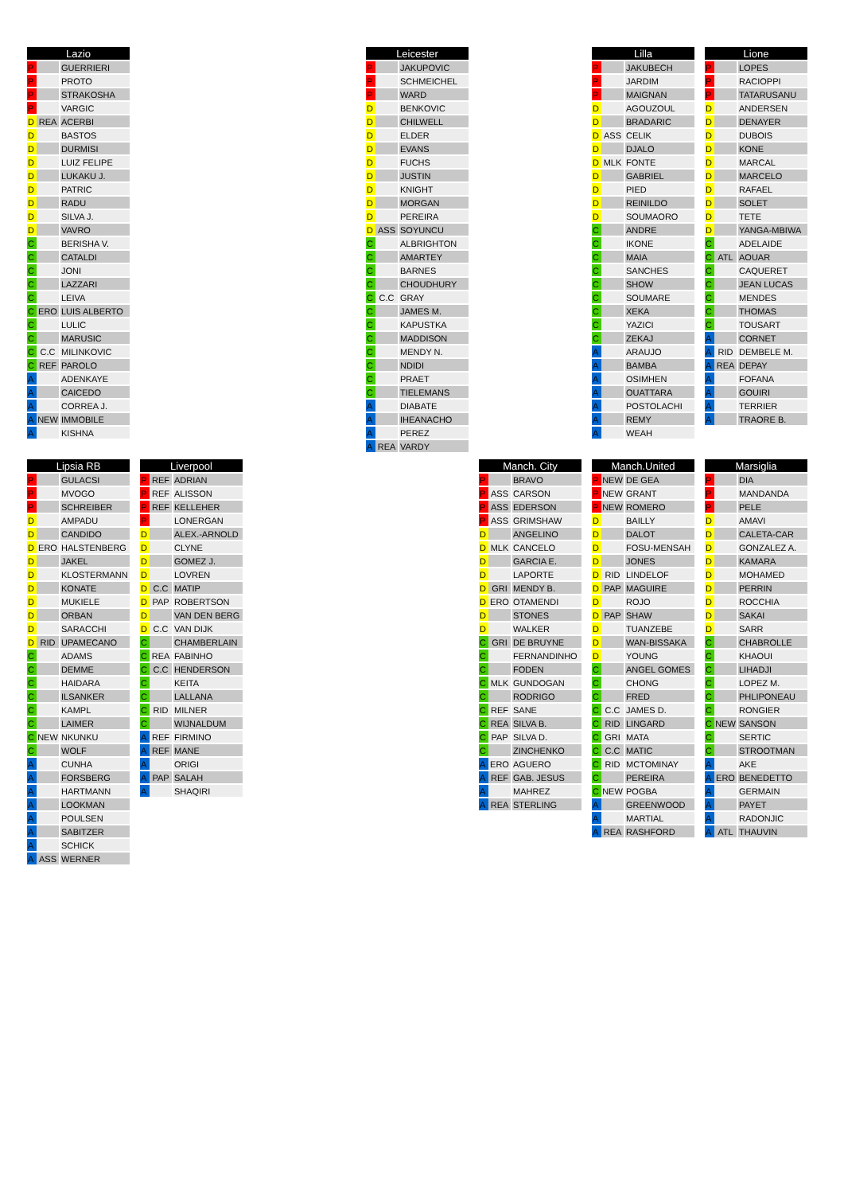| Lazio | | |
| --- | --- | --- |
| P | | GUERRIERI |
| P | | PROTO |
| P | | STRAKOSHA |
| P | | VARGIC |
| D | REA | ACERBI |
| D | | BASTOS |
| D | | DURMISI |
| D | | LUIZ FELIPE |
| D | | LUKAKU J. |
| D | | PATRIC |
| D | | RADU |
| D | | SILVA J. |
| D | | VAVRO |
| C | | BERISHA V. |
| C | | CATALDI |
| C | | JONI |
| C | | LAZZARI |
| C | | LEIVA |
| C | ERO | LUIS ALBERTO |
| C | | LULIC |
| C | | MARUSIC |
| C | C.C | MILINKOVIC |
| C | REF | PAROLO |
| A | | ADENKAYE |
| A | | CAICEDO |
| A | | CORREA J. |
| A | NEW | IMMOBILE |
| A | | KISHNA |
| Leicester | | |
| --- | --- | --- |
| P | | JAKUPOVIC |
| P | | SCHMEICHEL |
| P | | WARD |
| D | | BENKOVIC |
| D | | CHILWELL |
| D | | ELDER |
| D | | EVANS |
| D | | FUCHS |
| D | | JUSTIN |
| D | | KNIGHT |
| D | | MORGAN |
| D | | PEREIRA |
| D | ASS | SOYUNCU |
| C | | ALBRIGHTON |
| C | | AMARTEY |
| C | | BARNES |
| C | | CHOUDHURY |
| C | C.C | GRAY |
| C | | JAMES M. |
| C | | KAPUSTKA |
| C | | MADDISON |
| C | | MENDY N. |
| C | | NDIDI |
| C | | PRAET |
| C | | TIELEMANS |
| A | | DIABATE |
| A | | IHEANACHO |
| A | | PEREZ |
| A | REA | VARDY |
| Lilla | | |
| --- | --- | --- |
| P | | JAKUBECH |
| P | | JARDIM |
| P | | MAIGNAN |
| D | | AGOUZOUL |
| D | | BRADARIC |
| D | ASS | CELIK |
| D | | DJALO |
| D | MLK | FONTE |
| D | | GABRIEL |
| D | | PIED |
| D | | REINILDO |
| D | | SOUMAORO |
| C | | ANDRE |
| C | | IKONE |
| C | | MAIA |
| C | | SANCHES |
| C | | SHOW |
| C | | SOUMARE |
| C | | XEKA |
| C | | YAZICI |
| C | | ZEKAJ |
| A | | ARAUJO |
| A | | BAMBA |
| A | | OSIMHEN |
| A | | OUATTARA |
| A | | POSTOLACHI |
| A | | REMY |
| A | | WEAH |
| Lione | | |
| --- | --- | --- |
| P | | LOPES |
| P | | RACIOPPI |
| P | | TATARUSANU |
| D | | ANDERSEN |
| D | | DENAYER |
| D | | DUBOIS |
| D | | KONE |
| D | | MARCAL |
| D | | MARCELO |
| D | | RAFAEL |
| D | | SOLET |
| D | | TETE |
| D | | YANGA-MBIWA |
| C | | ADELAIDE |
| C | ATL | AOUAR |
| C | | CAQUERET |
| C | | JEAN LUCAS |
| C | | MENDES |
| C | | THOMAS |
| C | | TOUSART |
| A | | CORNET |
| A | RID | DEMBELE M. |
| A | REA | DEPAY |
| A | | FOFANA |
| A | | GOUIRI |
| A | | TERRIER |
| A | | TRAORE B. |
| Lipsia RB | | |
| --- | --- | --- |
| P | | GULACSI |
| P | | MVOGO |
| P | | SCHREIBER |
| D | | AMPADU |
| D | | CANDIDO |
| D | ERO | HALSTENBERG |
| D | | JAKEL |
| D | | KLOSTERMANN |
| D | | KONATE |
| D | | MUKIELE |
| D | | ORBAN |
| D | | SARACCHI |
| D | RID | UPAMECANO |
| C | | ADAMS |
| C | | DEMME |
| C | | HAIDARA |
| C | | ILSANKER |
| C | | KAMPL |
| C | | LAIMER |
| C | NEW | NKUNKU |
| C | | WOLF |
| A | | CUNHA |
| A | | FORSBERG |
| A | | HARTMANN |
| A | | LOOKMAN |
| A | | POULSEN |
| A | | SABITZER |
| A | | SCHICK |
| A | ASS | WERNER |
| Liverpool | | |
| --- | --- | --- |
| P | REF | ADRIAN |
| P | REF | ALISSON |
| P | REF | KELLEHER |
| P | | LONERGAN |
| D | | ALEX.-ARNOLD |
| D | | CLYNE |
| D | | GOMEZ J. |
| D | | LOVREN |
| D | C.C | MATIP |
| D | PAP | ROBERTSON |
| D | | VAN DEN BERG |
| D | C.C | VAN DIJK |
| C | | CHAMBERLAIN |
| C | REA | FABINHO |
| C | C.C | HENDERSON |
| C | | KEITA |
| C | | LALLANA |
| C | RID | MILNER |
| C | | WIJNALDUM |
| A | REF | FIRMINO |
| A | REF | MANE |
| A | | ORIGI |
| A | PAP | SALAH |
| A | | SHAQIRI |
| Manch. City | | |
| --- | --- | --- |
| P | | BRAVO |
| P | ASS | CARSON |
| P | ASS | EDERSON |
| P | ASS | GRIMSHAW |
| D | | ANGELINO |
| D | MLK | CANCELO |
| D | | GARCIA E. |
| D | | LAPORTE |
| D | GRI | MENDY B. |
| D | ERO | OTAMENDI |
| D | | STONES |
| D | | WALKER |
| C | GRI | DE BRUYNE |
| C | | FERNANDINHO |
| C | | FODEN |
| C | MLK | GUNDOGAN |
| C | | RODRIGO |
| C | REF | SANE |
| C | REA | SILVA B. |
| C | PAP | SILVA D. |
| C | | ZINCHENKO |
| A | ERO | AGUERO |
| A | REF | GAB. JESUS |
| A | | MAHREZ |
| A | REA | STERLING |
| Manch.United | | |
| --- | --- | --- |
| P | NEW | DE GEA |
| P | NEW | GRANT |
| P | NEW | ROMERO |
| D | | BAILLY |
| D | | DALOT |
| D | | FOSU-MENSAH |
| D | | JONES |
| D | RID | LINDELOF |
| D | PAP | MAGUIRE |
| D | | ROJO |
| D | PAP | SHAW |
| D | | TUANZEBE |
| D | | WAN-BISSAKA |
| D | | YOUNG |
| C | | ANGEL GOMES |
| C | | CHONG |
| C | | FRED |
| C | C.C | JAMES D. |
| C | RID | LINGARD |
| C | GRI | MATA |
| C | C.C | MATIC |
| C | RID | MCTOMINAY |
| C | | PEREIRA |
| C | NEW | POGBA |
| A | | GREENWOOD |
| A | | MARTIAL |
| A | REA | RASHFORD |
| Marsiglia | | |
| --- | --- | --- |
| P | | DIA |
| P | | MANDANDA |
| P | | PELE |
| D | | AMAVI |
| D | | CALETA-CAR |
| D | | GONZALEZ A. |
| D | | KAMARA |
| D | | MOHAMED |
| D | | PERRIN |
| D | | ROCCHIA |
| D | | SAKAI |
| D | | SARR |
| C | | CHABROLLE |
| C | | KHAOUI |
| C | | LIHADJI |
| C | | LOPEZ M. |
| C | | PHLIPONEAU |
| C | | RONGIER |
| C | NEW | SANSON |
| C | | SERTIC |
| C | | STROOTMAN |
| A | | AKE |
| A | ERO | BENEDETTO |
| A | | GERMAIN |
| A | | PAYET |
| A | | RADONJIC |
| A | ATL | THAUVIN |